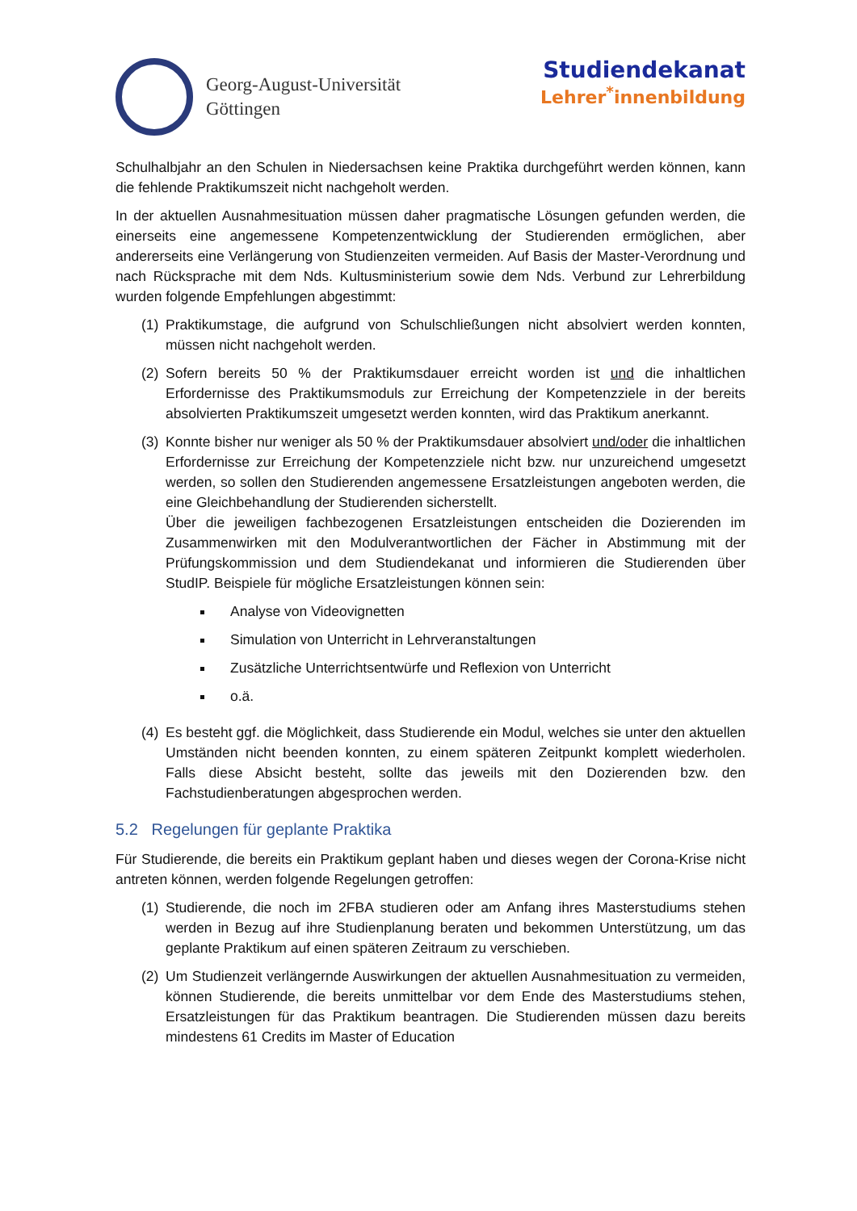Georg-August-Universität
Göttingen
Studiendekanat
Lehrer<sup>*</sup>innenbildung
Schulhalbjahr an den Schulen in Niedersachsen keine Praktika durchgeführt werden können, kann die fehlende Praktikumszeit nicht nachgeholt werden.
In der aktuellen Ausnahmesituation müssen daher pragmatische Lösungen gefunden werden, die einerseits eine angemessene Kompetenzentwicklung der Studierenden ermöglichen, aber andererseits eine Verlängerung von Studienzeiten vermeiden. Auf Basis der Master-Verordnung und nach Rücksprache mit dem Nds. Kultusministerium sowie dem Nds. Verbund zur Lehrerbildung wurden folgende Empfehlungen abgestimmt:
(1) Praktikumstage, die aufgrund von Schulschließungen nicht absolviert werden konnten, müssen nicht nachgeholt werden.
(2) Sofern bereits 50 % der Praktikumsdauer erreicht worden ist und die inhaltlichen Erfordernisse des Praktikumsmoduls zur Erreichung der Kompetenzziele in der bereits absolvierten Praktikumszeit umgesetzt werden konnten, wird das Praktikum anerkannt.
(3) Konnte bisher nur weniger als 50 % der Praktikumsdauer absolviert und/oder die inhaltlichen Erfordernisse zur Erreichung der Kompetenzziele nicht bzw. nur unzureichend umgesetzt werden, so sollen den Studierenden angemessene Ersatzleistungen angeboten werden, die eine Gleichbehandlung der Studierenden sicherstellt.
Über die jeweiligen fachbezogenen Ersatzleistungen entscheiden die Dozierenden im Zusammenwirken mit den Modulverantwortlichen der Fächer in Abstimmung mit der Prüfungskommission und dem Studiendekanat und informieren die Studierenden über StudIP. Beispiele für mögliche Ersatzleistungen können sein:
Analyse von Videovignetten
Simulation von Unterricht in Lehrveranstaltungen
Zusätzliche Unterrichtsentwürfe und Reflexion von Unterricht
o.ä.
(4) Es besteht ggf. die Möglichkeit, dass Studierende ein Modul, welches sie unter den aktuellen Umständen nicht beenden konnten, zu einem späteren Zeitpunkt komplett wiederholen. Falls diese Absicht besteht, sollte das jeweils mit den Dozierenden bzw. den Fachstudienberatungen abgesprochen werden.
5.2 Regelungen für geplante Praktika
Für Studierende, die bereits ein Praktikum geplant haben und dieses wegen der Corona-Krise nicht antreten können, werden folgende Regelungen getroffen:
(1) Studierende, die noch im 2FBA studieren oder am Anfang ihres Masterstudiums stehen werden in Bezug auf ihre Studienplanung beraten und bekommen Unterstützung, um das geplante Praktikum auf einen späteren Zeitraum zu verschieben.
(2) Um Studienzeit verlängernde Auswirkungen der aktuellen Ausnahmesituation zu vermeiden, können Studierende, die bereits unmittelbar vor dem Ende des Masterstudiums stehen, Ersatzleistungen für das Praktikum beantragen. Die Studierenden müssen dazu bereits mindestens 61 Credits im Master of Education